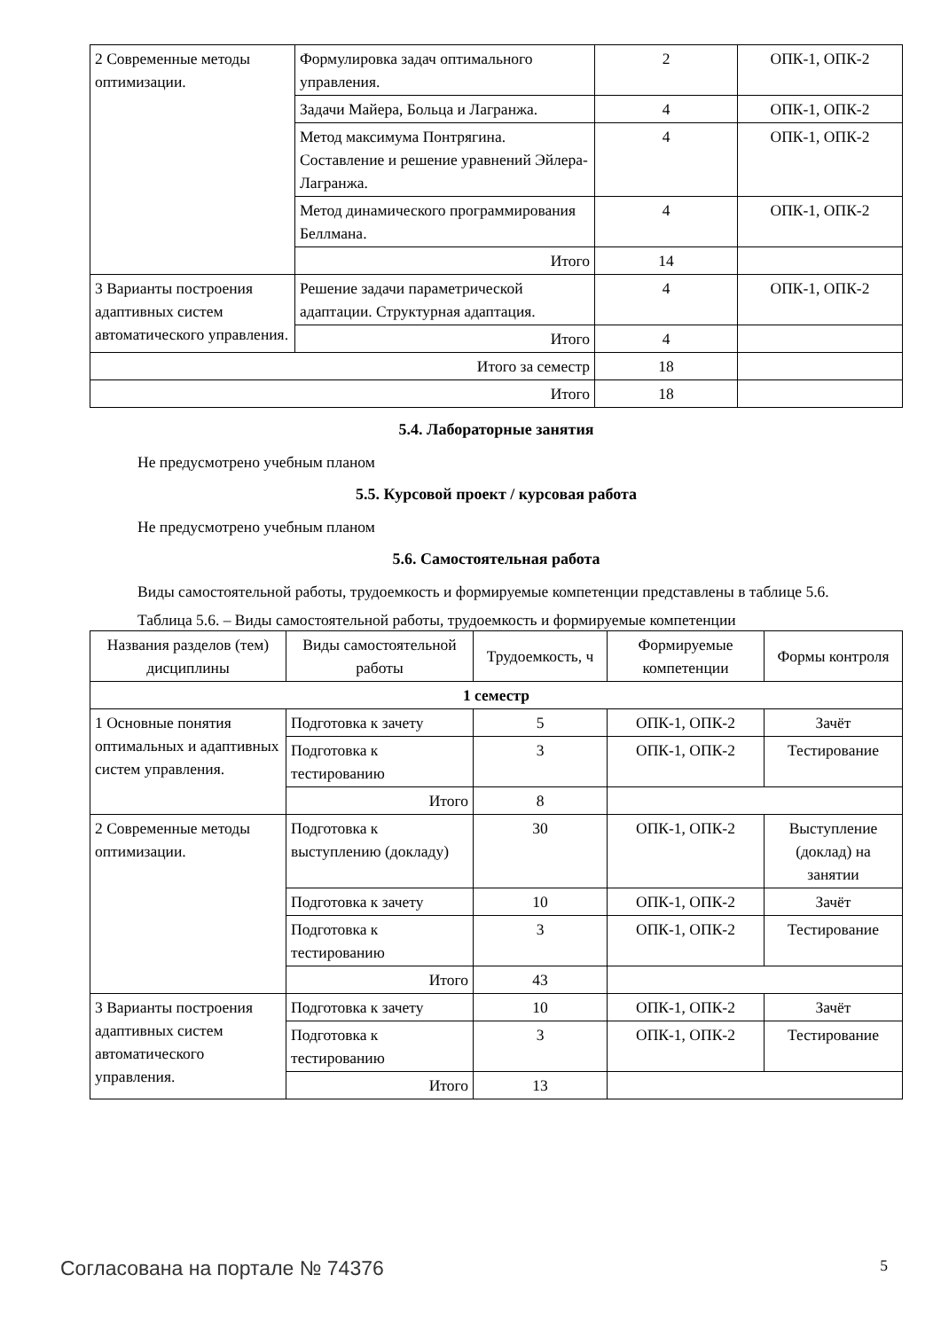| 2 Современные методы оптимизации. | Формулировка задач оптимального управления. | 2 | ОПК-1, ОПК-2 |
| | Задачи Майера, Больца и Лагранжа. | 4 | ОПК-1, ОПК-2 |
| | Метод максимума Понтрягина. Составление и решение уравнений Эйлера-Лагранжа. | 4 | ОПК-1, ОПК-2 |
| | Метод динамического программирования Беллмана. | 4 | ОПК-1, ОПК-2 |
| | Итого | 14 | |
| 3 Варианты построения адаптивных систем автоматического управления. | Решение задачи параметрической адаптации. Структурная адаптация. | 4 | ОПК-1, ОПК-2 |
| | Итого | 4 | |
| Итого за семестр | | 18 | |
| Итого | | 18 | |
5.4. Лабораторные занятия
Не предусмотрено учебным планом
5.5. Курсовой проект / курсовая работа
Не предусмотрено учебным планом
5.6. Самостоятельная работа
Виды самостоятельной работы, трудоемкость и формируемые компетенции представлены в таблице 5.6.
Таблица 5.6. – Виды самостоятельной работы, трудоемкость и формируемые компетенции
| Названия разделов (тем) дисциплины | Виды самостоятельной работы | Трудоемкость, ч | Формируемые компетенции | Формы контроля |
| --- | --- | --- | --- | --- |
| 1 семестр | | | | |
| 1 Основные понятия оптимальных и адаптивных систем управления. | Подготовка к зачету | 5 | ОПК-1, ОПК-2 | Зачёт |
| | Подготовка к тестированию | 3 | ОПК-1, ОПК-2 | Тестирование |
| | Итого | 8 | | |
| 2 Современные методы оптимизации. | Подготовка к выступлению (докладу) | 30 | ОПК-1, ОПК-2 | Выступление (доклад) на занятии |
| | Подготовка к зачету | 10 | ОПК-1, ОПК-2 | Зачёт |
| | Подготовка к тестированию | 3 | ОПК-1, ОПК-2 | Тестирование |
| | Итого | 43 | | |
| 3 Варианты построения адаптивных систем автоматического управления. | Подготовка к зачету | 10 | ОПК-1, ОПК-2 | Зачёт |
| | Подготовка к тестированию | 3 | ОПК-1, ОПК-2 | Тестирование |
| | Итого | 13 | | |
Согласована на портале № 74376 5